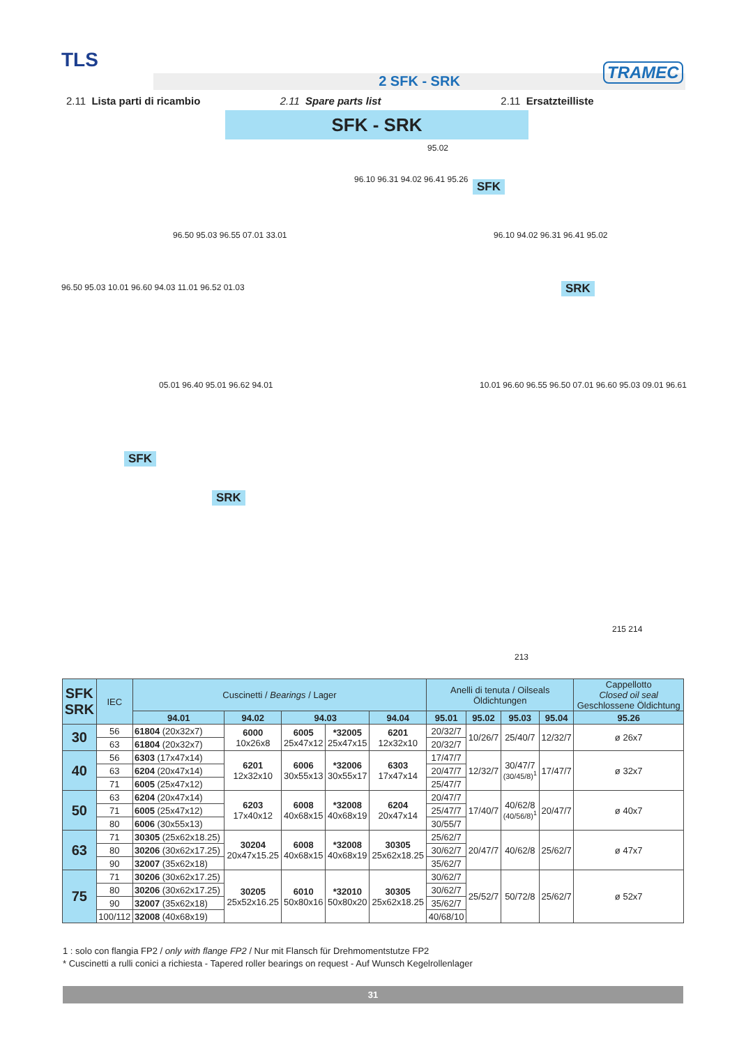TLS
2 SFK - SRK
TRAMEC
2.11 Lista parti di ricambio 2.11 Spare parts list 2.11 Ersatzteilliste
SFK - SRK
SFK
SRK
SFK
SRK
95.02
96.10 96.31 94.02 96.41 95.26
96.50 95.03 96.55 07.01 33.01
96.50 95.03 10.01 96.60 94.03 11.01 96.52 01.03
05.01 96.40 95.01 96.62 94.01
96.10 94.02 96.31 96.41 95.02
10.01 96.60 96.55 96.50 07.01 96.60 95.03 09.01 96.61
213
215 214
| SFK SRK | IEC | Cuscinetti / Bearings / Lager | | | | | Anelli di tenuta / Oilseals Öldichtungen | | | | Cappellotto Closed oil seal Geschlossene Öldichtung |
| --- | --- | --- | --- | --- | --- | --- | --- | --- | --- | --- | --- |
| | | 94.01 | 94.02 | 94.03 | | 94.04 | 95.01 | 95.02 | 95.03 | 95.04 | 95.26 |
| 30 | 56 | 61804 (20x32x7) | 6000 10x26x8 | 6005 25x47x12 | *32005 25x47x15 | 6201 12x32x10 | 20/32/7 | 10/26/7 | 25/40/7 | 12/32/7 | ø 26x7 |
| | 63 | 61804 (20x32x7) | | | | | 20/32/7 | | | | |
| 40 | 56 | 6303 (17x47x14) | 6201 12x32x10 | 6006 30x55x13 | *32006 30x55x17 | 6303 17x47x14 | 17/47/7 | 12/32/7 | 30/47/7 (30/45/8)<sup>1</sup> | 17/47/7 | ø 32x7 |
| | 63 | 6204 (20x47x14) | | | | | 20/47/7 | | | | |
| | 71 | 6005 (25x47x12) | | | | | 25/47/7 | | | | |
| 50 | 63 | 6204 (20x47x14) | 6203 17x40x12 | 6008 40x68x15 | *32008 40x68x19 | 6204 20x47x14 | 20/47/7 | 17/40/7 | 40/62/8 (40/56/8)<sup>1</sup> | 20/47/7 | ø 40x7 |
| | 71 | 6005 (25x47x12) | | | | | 25/47/7 | | | | |
| | 80 | 6006 (30x55x13) | | | | | 30/55/7 | | | | |
| 63 | 71 | 30305 (25x62x18.25) | 30204 20x47x15.25 | 6008 40x68x15 | *32008 40x68x19 | 30305 25x62x18.25 | 25/62/7 | 20/47/7 | 40/62/8 | 25/62/7 | ø 47x7 |
| | 80 | 30206 (30x62x17.25) | | | | | 30/62/7 | | | | |
| | 90 | 32007 (35x62x18) | | | | | 35/62/7 | | | | |
| 75 | 71 | 30206 (30x62x17.25) | 30205 25x52x16.25 | 6010 50x80x16 | *32010 50x80x20 | 30305 25x62x18.25 | 30/62/7 | 25/52/7 | 50/72/8 | 25/62/7 | ø 52x7 |
| | 80 | 30206 (30x62x17.25) | | | | | 30/62/7 | | | | |
| | 90 | 32007 (35x62x18) | | | | | 35/62/7 | | | | |
| | 100/112 | 32008 (40x68x19) | | | | | 40/68/10 | | | | |
1 : solo con flangia FP2 / only with flange FP2 / Nur mit Flansch für Drehmomentstutze FP2
* Cuscinetti a rulli conici a richiesta - Tapered roller bearings on request - Auf Wunsch Kegelrollenlager
31